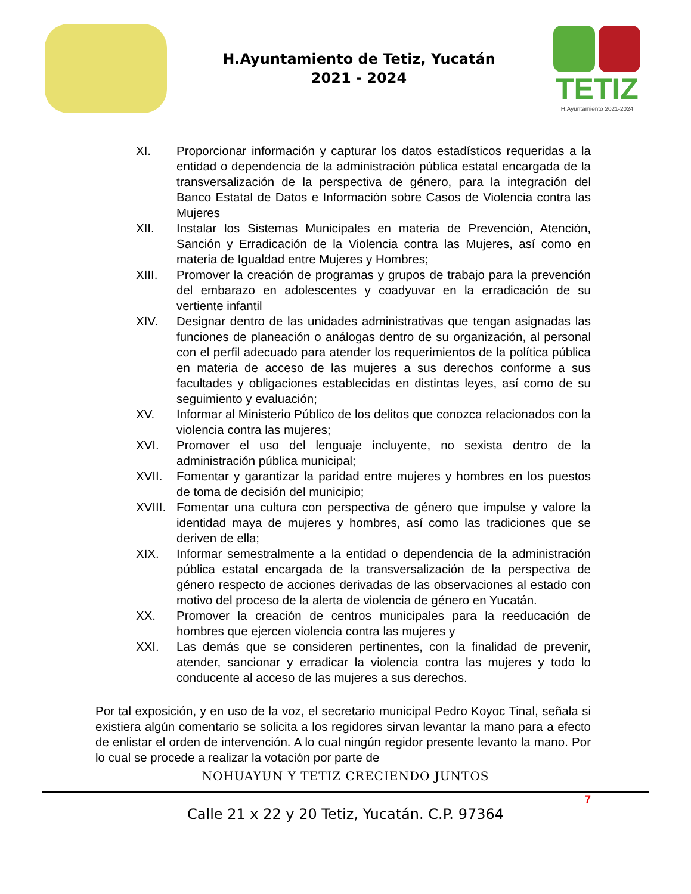H.Ayuntamiento de Tetiz, Yucatán
2021 - 2024
TETIZ
H.Ayuntamiento 2021-2024
XI. Proporcionar información y capturar los datos estadísticos requeridas a la entidad o dependencia de la administración pública estatal encargada de la transversalización de la perspectiva de género, para la integración del Banco Estatal de Datos e Información sobre Casos de Violencia contra las Mujeres
XII. Instalar los Sistemas Municipales en materia de Prevención, Atención, Sanción y Erradicación de la Violencia contra las Mujeres, así como en materia de Igualdad entre Mujeres y Hombres;
XIII. Promover la creación de programas y grupos de trabajo para la prevención del embarazo en adolescentes y coadyuvar en la erradicación de su vertiente infantil
XIV. Designar dentro de las unidades administrativas que tengan asignadas las funciones de planeación o análogas dentro de su organización, al personal con el perfil adecuado para atender los requerimientos de la política pública en materia de acceso de las mujeres a sus derechos conforme a sus facultades y obligaciones establecidas en distintas leyes, así como de su seguimiento y evaluación;
XV. Informar al Ministerio Público de los delitos que conozca relacionados con la violencia contra las mujeres;
XVI. Promover el uso del lenguaje incluyente, no sexista dentro de la administración pública municipal;
XVII. Fomentar y garantizar la paridad entre mujeres y hombres en los puestos de toma de decisión del municipio;
XVIII.
Fomentar una cultura con perspectiva de género que impulse y valore la identidad maya de mujeres y hombres, así como las tradiciones que se deriven de ella;
XIX. Informar semestralmente a la entidad o dependencia de la administración pública estatal encargada de la transversalización de la perspectiva de género respecto de acciones derivadas de las observaciones al estado con motivo del proceso de la alerta de violencia de género en Yucatán.
XX. Promover la creación de centros municipales para la reeducación de hombres que ejercen violencia contra las mujeres y
XXI. Las demás que se consideren pertinentes, con la finalidad de prevenir, atender, sancionar y erradicar la violencia contra las mujeres y todo lo conducente al acceso de las mujeres a sus derechos.
Por tal exposición, y en uso de la voz, el secretario municipal Pedro Koyoc Tinal, señala si existiera algún comentario se solicita a los regidores sirvan levantar la mano para a efecto de enlistar el orden de intervención. A lo cual ningún regidor presente levanto la mano. Por lo cual se procede a realizar la votación por parte de
NOHUAYUN Y TETIZ CRECIENDO JUNTOS
7
Calle 21 x 22 y 20 Tetiz, Yucatán. C.P. 97364